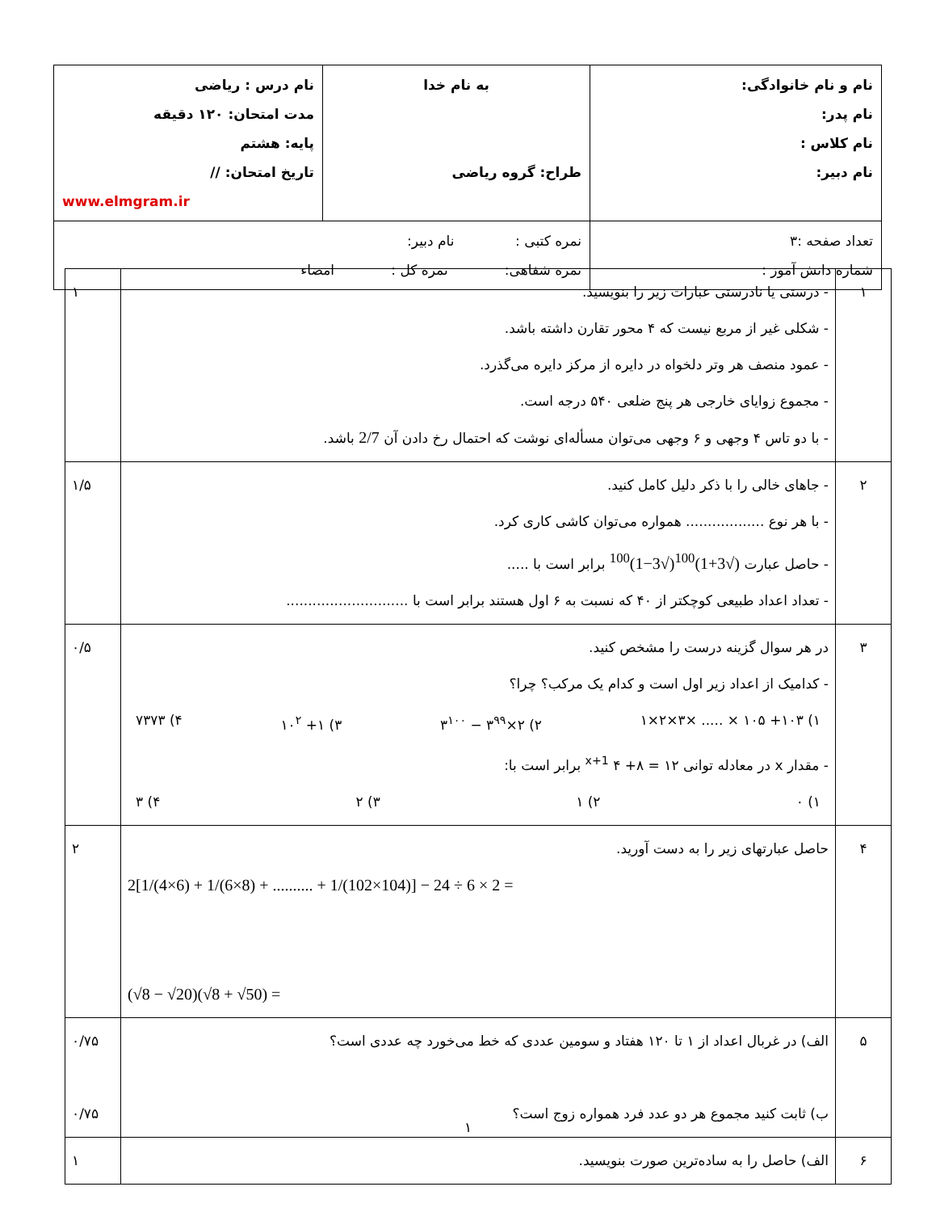| نام و نام خانوادگی: نام پدر: نام کلاس : نام دبیر: | به نام خدا طراح: گروه ریاضی | نام درس : ریاضی مدت امتحان: ۱۲۰ دقیقه پایه: هشتم تاریخ امتحان: // www.elmgram.ir |
| تعداد صفحه :۳ شماره دانش آموز : | نمره کتبی : نام دبیر: نمره شفاهی: نمره کل : امضاء | |
| ۱ | - درستی یا نادرستی عبارات زیر را بنویسید. - شکلی غیر از مربع نیست که ۴ محور تقارن داشته باشد. - عمود منصف هر وتر دلخواه در دایره از مرکز دایره می‌گذرد. - مجموع زوایای خارجی هر پنج ضلعی ۵۴۰ درجه است. - با دو تاس ۴ وجهی و ۶ وجهی می‌توان مسأله‌ای نوشت که احتمال رخ دادن آن 2/7 باشد. | ۱ |
| ۲ | - جاهای خالی را با ذکر دلیل کامل کنید. - با هر نوع .................. همواره می‌توان کاشی کاری کرد. - حاصل عبارت (√3+1)<sup>100</sup>(√3−1)<sup>100</sup> برابر است با ..... - تعداد اعداد طبیعی کوچکتر از ۴۰ که نسبت به ۶ اول هستند برابر است با ............................ | ۱/۵ |
| ۳ | در هر سوال گزینه درست را مشخص کنید. - کدامیک از اعداد زیر اول است و کدام یک مرکب؟ چرا؟ ۱) ۱۰۳+ ۱۰۵ × ..... ×۳×۲×۱ ۲) ۲×۳<sup>۹۹</sup> − ۳<sup>۱۰۰</sup> ۳) ۱+ ۱۰<sup>۲</sup> ۴) ۷۳۷۳ - مقدار x در معادله توانی ۱۲ = ۸+ ۴ <sup>x+1</sup> برابر است با: ۱) ۰ ۲) ۱ ۳) ۲ ۴) ۳ | ۰/۵ |
| ۴ | حاصل عبارتهای زیر را به دست آورید. 2[1/(4×6) + 1/(6×8) + .......... + 1/(102×104)] − 24 ÷ 6 × 2 = (√8 − √20)(√8 + √50) = | ۲ |
| ۵ | الف) در غربال اعداد از ۱ تا ۱۲۰ هفتاد و سومین عددی که خط می‌خورد چه عددی است؟ ب) ثابت کنید مجموع هر دو عدد فرد همواره زوج است؟ | ۰/۷۵ ۰/۷۵ |
| ۶ | الف) حاصل را به ساده‌ترین صورت بنویسید. | ۱ |
۱